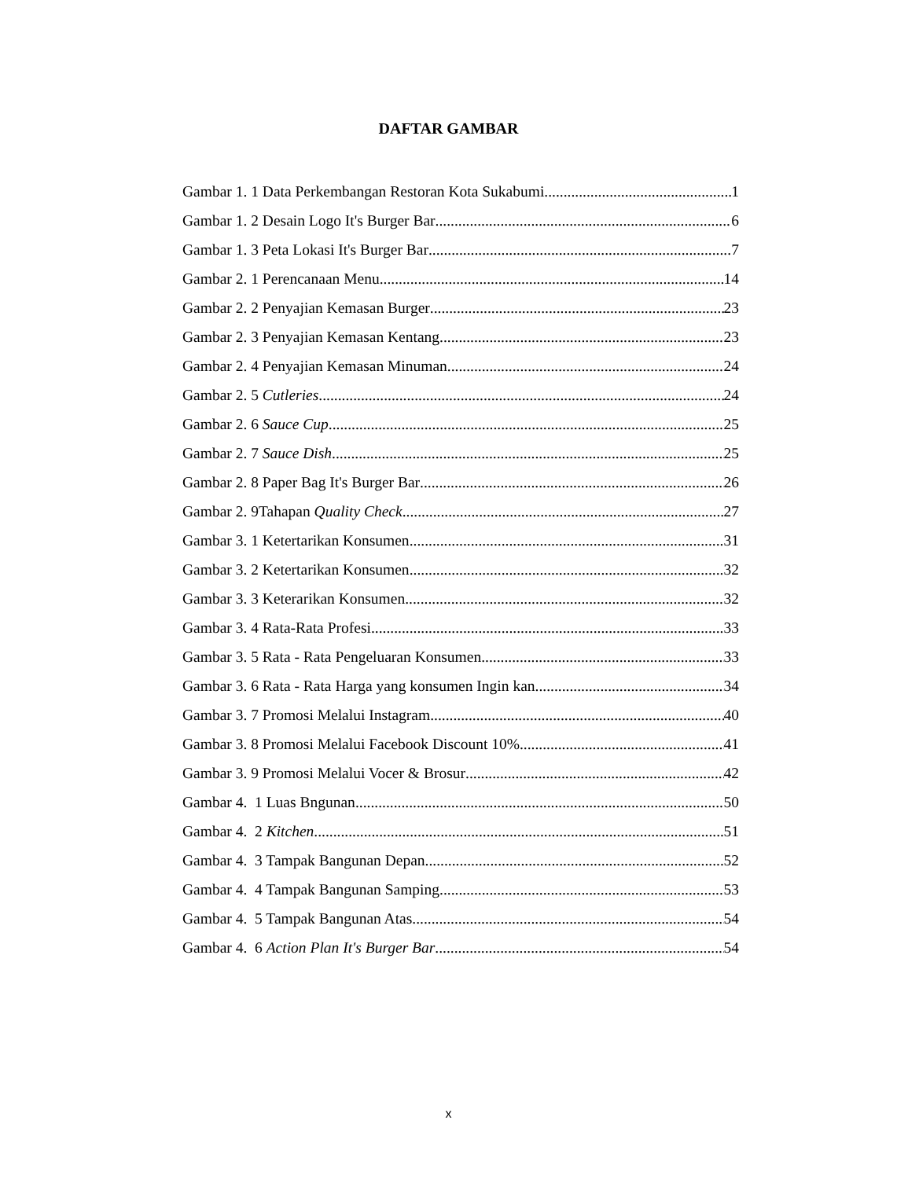DAFTAR GAMBAR
Gambar 1. 1 Data Perkembangan Restoran Kota Sukabumi 1
Gambar 1. 2 Desain Logo It's Burger Bar 6
Gambar 1. 3 Peta Lokasi It's Burger Bar 7
Gambar 2. 1 Perencanaan Menu 14
Gambar 2. 2 Penyajian Kemasan Burger 23
Gambar 2. 3 Penyajian Kemasan Kentang 23
Gambar 2. 4 Penyajian Kemasan Minuman 24
Gambar 2. 5 Cutleries 24
Gambar 2. 6 Sauce Cup 25
Gambar 2. 7 Sauce Dish 25
Gambar 2. 8 Paper Bag It's Burger Bar 26
Gambar 2. 9Tahapan Quality Check 27
Gambar 3. 1 Ketertarikan Konsumen 31
Gambar 3. 2 Ketertarikan Konsumen 32
Gambar 3. 3 Keterarikan Konsumen 32
Gambar 3. 4 Rata-Rata Profesi 33
Gambar 3. 5 Rata - Rata Pengeluaran Konsumen 33
Gambar 3. 6 Rata - Rata Harga yang konsumen Ingin kan 34
Gambar 3. 7 Promosi Melalui Instagram 40
Gambar 3. 8 Promosi Melalui Facebook Discount 10% 41
Gambar 3. 9 Promosi Melalui Vocer & Brosur 42
Gambar 4. 1 Luas Bngunan 50
Gambar 4. 2 Kitchen 51
Gambar 4. 3 Tampak Bangunan Depan 52
Gambar 4. 4 Tampak Bangunan Samping 53
Gambar 4. 5 Tampak Bangunan Atas 54
Gambar 4. 6 Action Plan It's Burger Bar 54
x